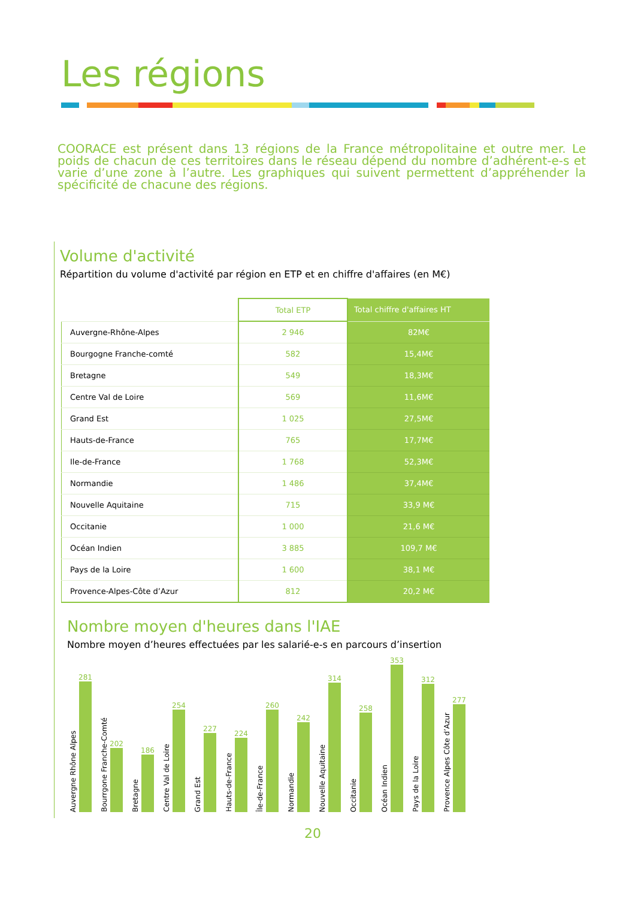Les régions
COORACE est présent dans 13 régions de la France métropolitaine et outre mer. Le poids de chacun de ces territoires dans le réseau dépend du nombre d’adhérent-e-s et varie d’une zone à l’autre. Les graphiques qui suivent permettent d’appréhender la spécificité de chacune des régions.
Volume d'activité
Répartition du volume d'activité par région en ETP et en chiffre d'affaires (en M€)
| | Total ETP | Total chiffre d'affaires HT |
| --- | --- | --- |
| Auvergne-Rhône-Alpes | 2 946 | 82M€ |
| Bourgogne Franche-comté | 582 | 15,4M€ |
| Bretagne | 549 | 18,3M€ |
| Centre Val de Loire | 569 | 11,6M€ |
| Grand Est | 1 025 | 27,5M€ |
| Hauts-de-France | 765 | 17,7M€ |
| Ile-de-France | 1 768 | 52,3M€ |
| Normandie | 1 486 | 37,4M€ |
| Nouvelle Aquitaine | 715 | 33,9 M€ |
| Occitanie | 1 000 | 21,6 M€ |
| Océan Indien | 3 885 | 109,7 M€ |
| Pays de la Loire | 1 600 | 38,1 M€ |
| Provence-Alpes-Côte d’Azur | 812 | 20,2 M€ |
Nombre moyen d'heures dans l'IAE
Nombre moyen d’heures effectuées par les salarié-e-s en parcours d’insertion
Auvergne Rhône Alpes
281
Bourrgone Franche-Comté
202
Bretagne
186
Centre Val de Loire
254
Grand Est
227
Hauts-de-France
224
Île-de-France
260
Normandie
242
Nouvelle Aquitaine
314
Occitanie
258
Océan Indien
353
Pays de la Loire
312
Provence Alpes Côte d’Azur
277
20